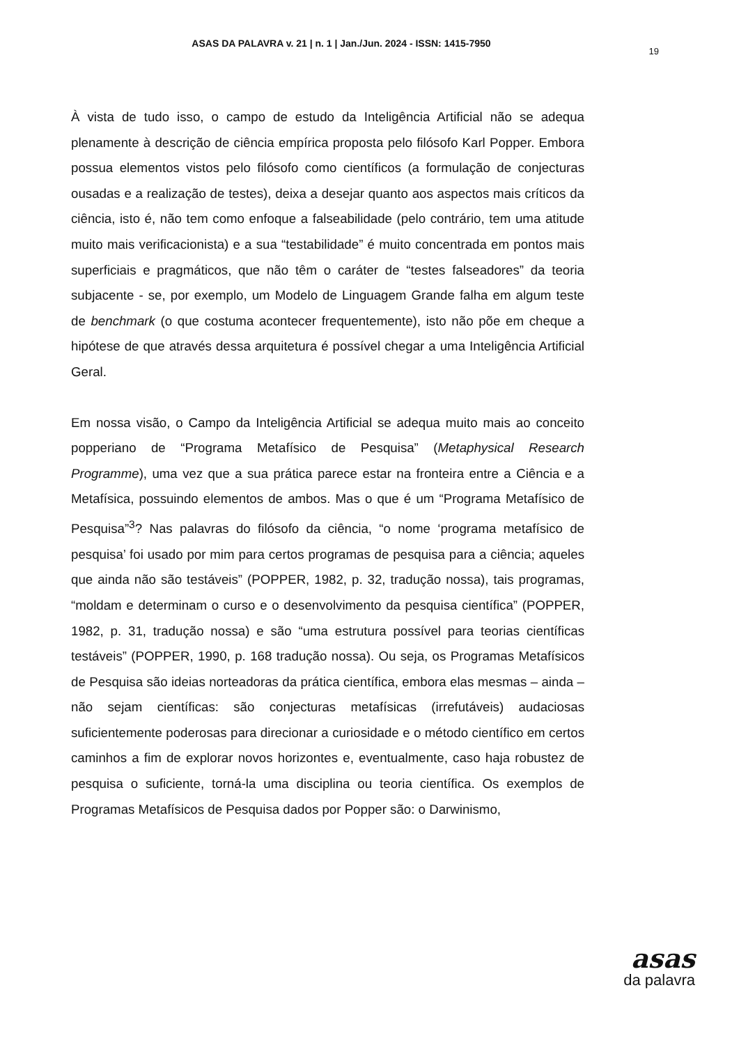ASAS DA PALAVRA v. 21 | n. 1 | Jan./Jun. 2024 - ISSN: 1415-7950
19
À vista de tudo isso, o campo de estudo da Inteligência Artificial não se adequa plenamente à descrição de ciência empírica proposta pelo filósofo Karl Popper. Embora possua elementos vistos pelo filósofo como científicos (a formulação de conjecturas ousadas e a realização de testes), deixa a desejar quanto aos aspectos mais críticos da ciência, isto é, não tem como enfoque a falseabilidade (pelo contrário, tem uma atitude muito mais verificacionista) e a sua “testabilidade” é muito concentrada em pontos mais superficiais e pragmáticos, que não têm o caráter de “testes falseadores” da teoria subjacente - se, por exemplo, um Modelo de Linguagem Grande falha em algum teste de benchmark (o que costuma acontecer frequentemente), isto não põe em cheque a hipótese de que através dessa arquitetura é possível chegar a uma Inteligência Artificial Geral.
Em nossa visão, o Campo da Inteligência Artificial se adequa muito mais ao conceito popperiano de “Programa Metafísico de Pesquisa” (Metaphysical Research Programme), uma vez que a sua prática parece estar na fronteira entre a Ciência e a Metafísica, possuindo elementos de ambos. Mas o que é um “Programa Metafísico de Pesquisa”<sup>3</sup>? Nas palavras do filósofo da ciência, “o nome ‘programa metafísico de pesquisa’ foi usado por mim para certos programas de pesquisa para a ciência; aqueles que ainda não são testáveis” (POPPER, 1982, p. 32, tradução nossa), tais programas, “moldam e determinam o curso e o desenvolvimento da pesquisa científica” (POPPER, 1982, p. 31, tradução nossa) e são “uma estrutura possível para teorias científicas testáveis” (POPPER, 1990, p. 168 tradução nossa). Ou seja, os Programas Metafísicos de Pesquisa são ideias norteadoras da prática científica, embora elas mesmas – ainda – não sejam científicas: são conjecturas metafísicas (irrefutáveis) audaciosas suficientemente poderosas para direcionar a curiosidade e o método científico em certos caminhos a fim de explorar novos horizontes e, eventualmente, caso haja robustez de pesquisa o suficiente, torná-la uma disciplina ou teoria científica. Os exemplos de Programas Metafísicos de Pesquisa dados por Popper são: o Darwinismo,
asas
da palavra